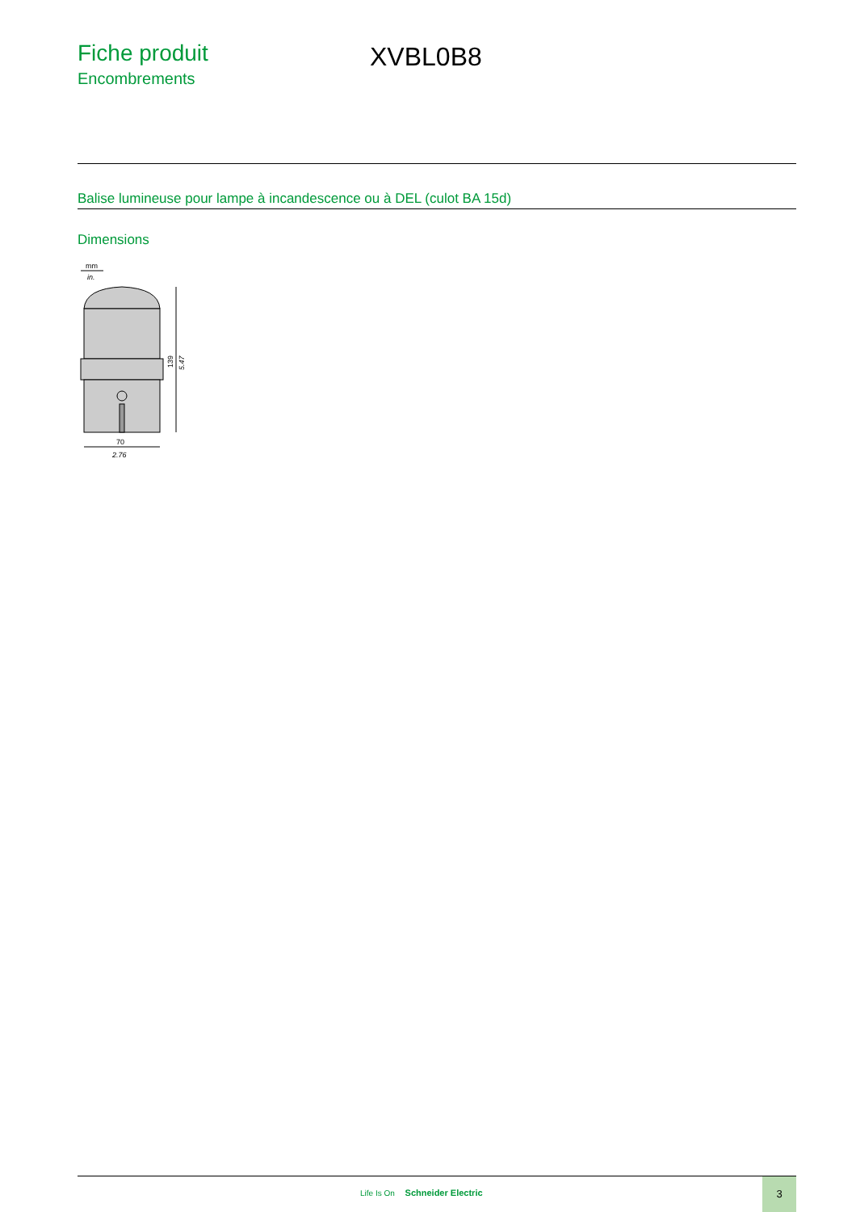Fiche produit
Encombrements
XVBL0B8
Balise lumineuse pour lampe à incandescence ou à DEL (culot BA 15d)
Dimensions
mm
in.
139
5.47
70
2.76
Life Is On Schneider Electric
3